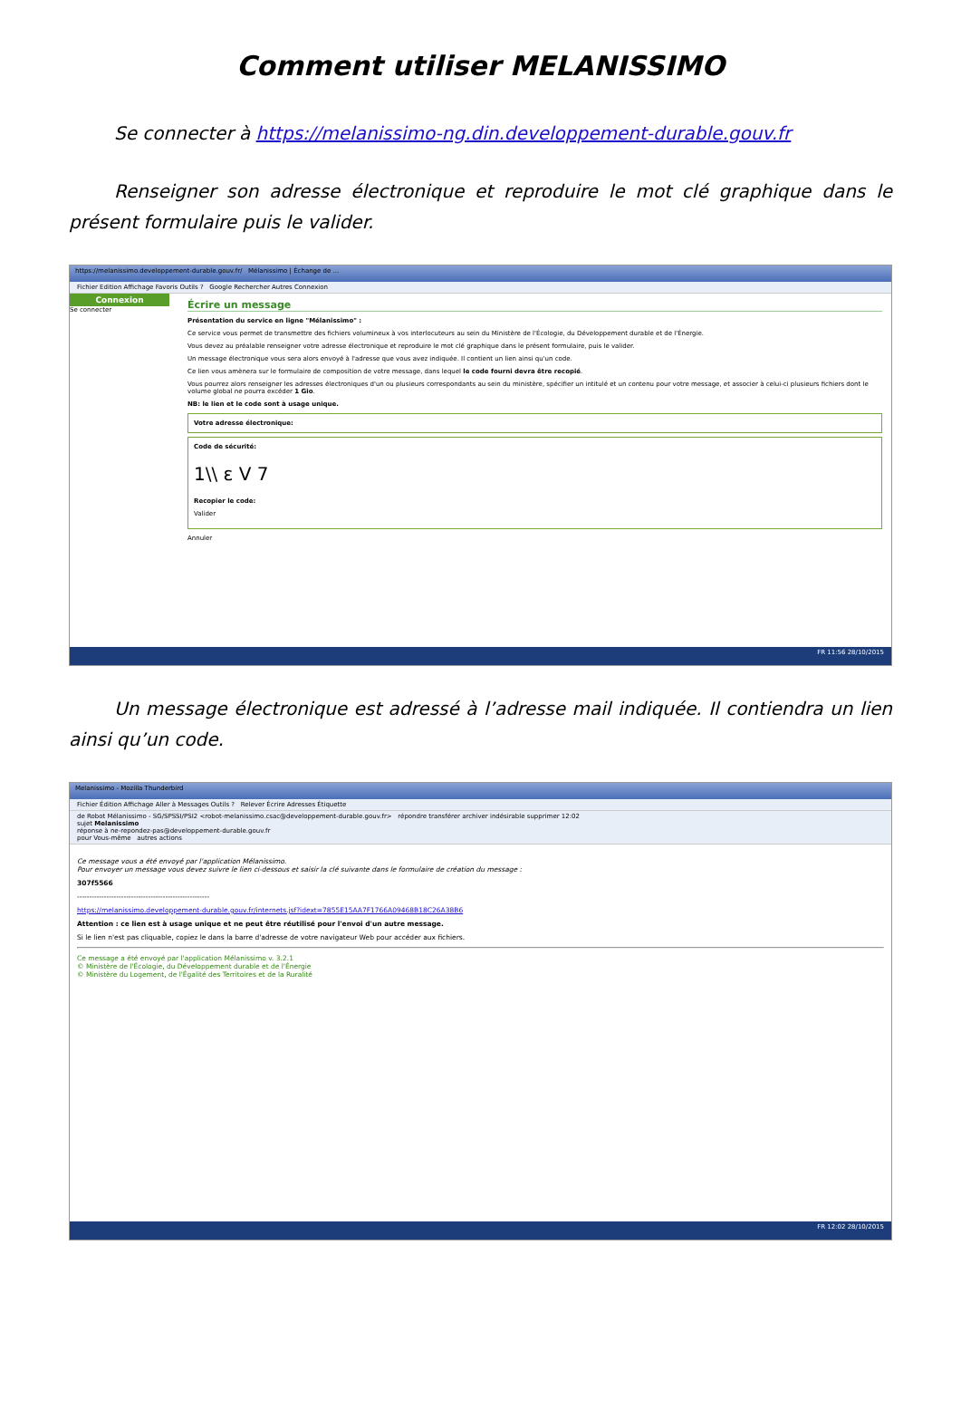Comment utiliser MELANISSIMO
Se connecter à https://melanissimo-ng.din.developpement-durable.gouv.fr
Renseigner son adresse électronique et reproduire le mot clé graphique dans le présent formulaire puis le valider.
https://melanissimo.developpement-durable.gouv.fr/ Mélanissimo | Échange de ...
Fichier Edition Affichage Favoris Outils ? Google Rechercher Autres Connexion
Connexion
Se connecter
Écrire un message
Présentation du service en ligne "Mélanissimo" :
Ce service vous permet de transmettre des fichiers volumineux à vos interlocuteurs au sein du Ministère de l'Écologie, du Développement durable et de l'Énergie.
Vous devez au préalable renseigner votre adresse électronique et reproduire le mot clé graphique dans le présent formulaire, puis le valider.
Un message électronique vous sera alors envoyé à l'adresse que vous avez indiquée. Il contient un lien ainsi qu'un code.
Ce lien vous amènera sur le formulaire de composition de votre message, dans lequel le code fourni devra être recopié.
Vous pourrez alors renseigner les adresses électroniques d'un ou plusieurs correspondants au sein du ministère, spécifier un intitulé et un contenu pour votre message, et associer à celui-ci plusieurs fichiers dont le volume global ne pourra excéder 1 Gio.
NB: le lien et le code sont à usage unique.
Votre adresse électronique:
Code de sécurité:
1\\ ɛ V 7
Recopier le code:
Valider
Annuler
FR 11:56 28/10/2015
Un message électronique est adressé à l’adresse mail indiquée. Il contiendra un lien ainsi qu’un code.
Melanissimo - Mozilla Thunderbird
Fichier Édition Affichage Aller à Messages Outils ? Relever Écrire Adresses Étiquette
de Robot Mélanissimo - SG/SPSSI/PSI2 <robot-melanissimo.csac@developpement-durable.gouv.fr> répondre transférer archiver indésirable supprimer 12:02
sujet Melanissimo
réponse à ne-repondez-pas@developpement-durable.gouv.fr
pour Vous-même autres actions
Ce message vous a été envoyé par l'application Mélanissimo.
Pour envoyer un message vous devez suivre le lien ci-dessous et saisir la clé suivante dans le formulaire de création du message :
307f5566
------------------------------------------------------
https://melanissimo.developpement-durable.gouv.fr/internets.jsf?idext=7855E15AA7F1766A09468B18C26A38B6
Attention : ce lien est à usage unique et ne peut être réutilisé pour l'envoi d'un autre message.
Si le lien n'est pas cliquable, copiez le dans la barre d'adresse de votre navigateur Web pour accéder aux fichiers.
Ce message a été envoyé par l'application Mélanissimo v. 3.2.1
© Ministère de l'Écologie, du Développement durable et de l'Énergie
© Ministère du Logement, de l'Égalité des Territoires et de la Ruralité
FR 12:02 28/10/2015